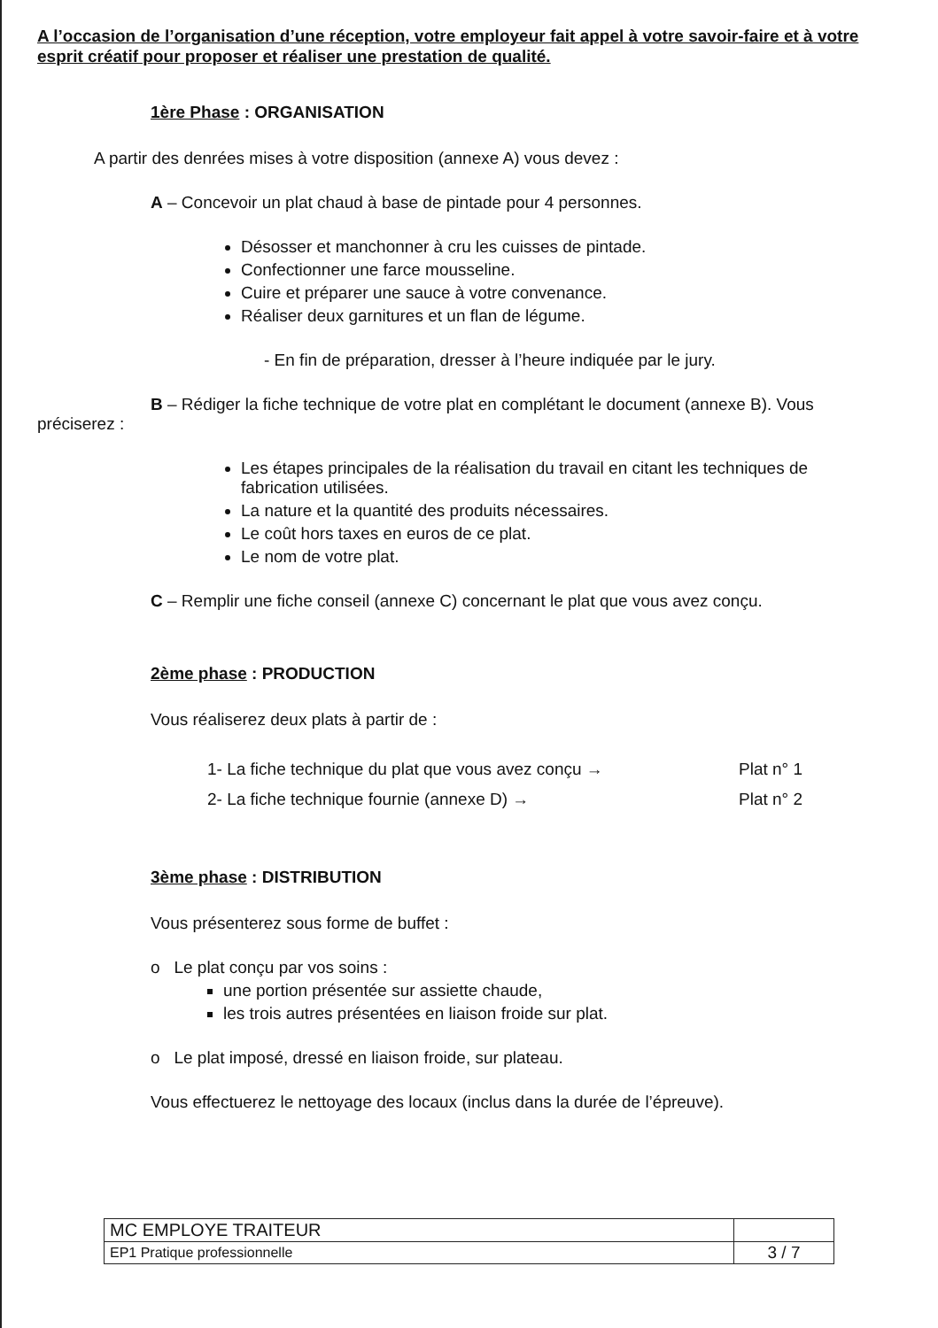A l’occasion de l’organisation d’une réception, votre employeur fait appel à votre savoir-faire et à votre esprit créatif pour proposer et réaliser une prestation de qualité.
1ère Phase : ORGANISATION
A partir des denrées mises à votre disposition (annexe A) vous devez :
A – Concevoir un plat chaud à base de pintade pour 4 personnes.
Désosser et manchonner à cru les cuisses de pintade.
Confectionner une farce mousseline.
Cuire et préparer une sauce à votre convenance.
Réaliser deux garnitures et un flan de légume.
- En fin de préparation, dresser à l’heure indiquée par le jury.
B – Rédiger la fiche technique de votre plat en complétant le document (annexe B). Vous préciserez :
Les étapes principales de la réalisation du travail en citant les techniques de fabrication utilisées.
La nature et la quantité des produits nécessaires.
Le coût hors taxes en euros de ce plat.
Le nom de votre plat.
C – Remplir une fiche conseil (annexe C) concernant le plat que vous avez conçu.
2ème phase : PRODUCTION
Vous réaliserez deux plats à partir de :
| 1- La fiche technique du plat que vous avez conçu → | Plat n° 1 |
| 2- La fiche technique fournie (annexe D) → | Plat n° 2 |
3ème phase : DISTRIBUTION
Vous présenterez sous forme de buffet :
o Le plat conçu par vos soins :
une portion présentée sur assiette chaude,
les trois autres présentées en liaison froide sur plat.
o Le plat imposé, dressé en liaison froide, sur plateau.
Vous effectuerez le nettoyage des locaux (inclus dans la durée de l’épreuve).
| MC EMPLOYE TRAITEUR | |
| EP1 Pratique professionnelle | 3 / 7 |